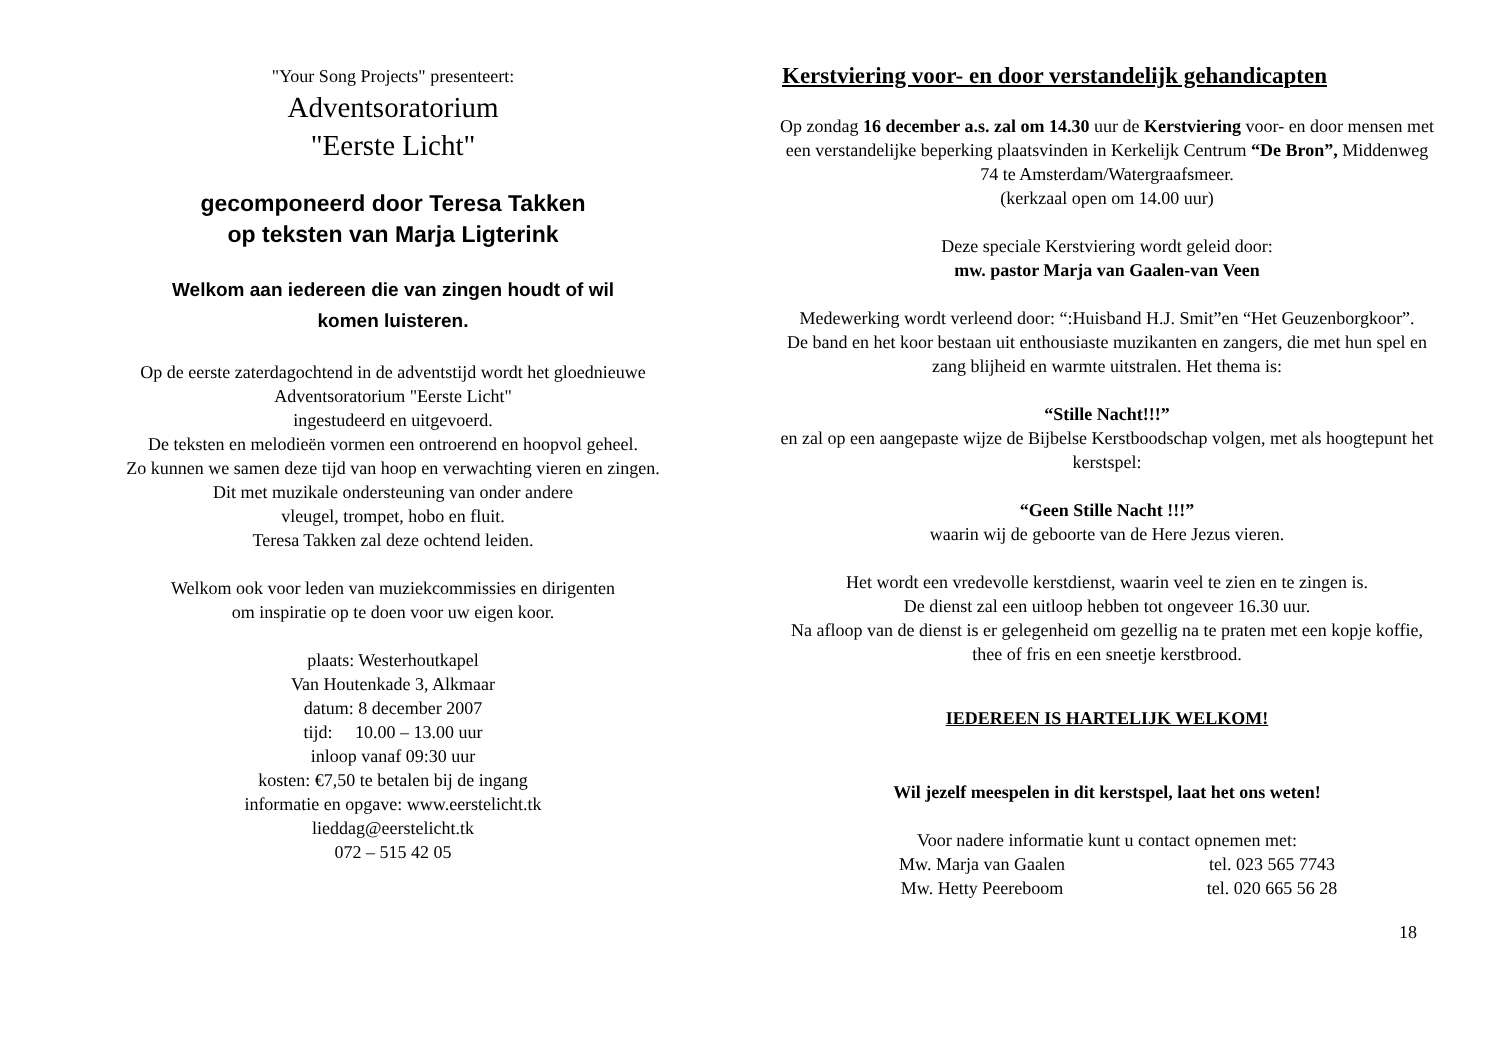"Your Song Projects" presenteert:
Adventsoratorium
"Eerste Licht"
gecomponeerd door Teresa Takken
op teksten van Marja Ligterink
Welkom aan iedereen die van zingen houdt of wil
komen luisteren.
Op de eerste zaterdagochtend in de adventstijd wordt het gloednieuwe
Adventsoratorium "Eerste Licht"
ingestudeerd en uitgevoerd.
De teksten en melodieën vormen een ontroerend en hoopvol geheel.
Zo kunnen we samen deze tijd van hoop en verwachting vieren en zingen.
Dit met muzikale ondersteuning van onder andere
vleugel, trompet, hobo en fluit.
Teresa Takken zal deze ochtend leiden.
Welkom ook voor leden van muziekcommissies en dirigenten
om inspiratie op te doen voor uw eigen koor.
plaats: Westerhoutkapel
Van Houtenkade 3, Alkmaar
datum: 8 december 2007
tijd: 10.00 – 13.00 uur
inloop vanaf 09:30 uur
kosten: €7,50 te betalen bij de ingang
informatie en opgave: www.eerstelicht.tk
lieddag@eerstelicht.tk
072 – 515 42 05
Kerstviering voor- en door verstandelijk gehandicapten
Op zondag 16 december a.s. zal om 14.30 uur de Kerstviering voor- en door mensen met een verstandelijke beperking plaatsvinden in Kerkelijk Centrum “De Bron”, Middenweg 74 te Amsterdam/Watergraafsmeer.
(kerkzaal open om 14.00 uur)
Deze speciale Kerstviering wordt geleid door:
mw. pastor Marja van Gaalen-van Veen
Medewerking wordt verleend door: “:Huisband H.J. Smit”en “Het Geuzenborgkoor”.
De band en het koor bestaan uit enthousiaste muzikanten en zangers, die met hun spel en zang blijheid en warmte uitstralen. Het thema is:
“Stille Nacht!!!”
en zal op een aangepaste wijze de Bijbelse Kerstboodschap volgen, met als hoogtepunt het kerstspel:
“Geen Stille Nacht !!!”
waarin wij de geboorte van de Here Jezus vieren.
Het wordt een vredevolle kerstdienst, waarin veel te zien en te zingen is.
De dienst zal een uitloop hebben tot ongeveer 16.30 uur.
Na afloop van de dienst is er gelegenheid om gezellig na te praten met een kopje koffie, thee of fris en een sneetje kerstbrood.
IEDEREEN IS HARTELIJK WELKOM!
Wil jezelf meespelen in dit kerstspel, laat het ons weten!
Voor nadere informatie kunt u contact opnemen met:
Mw. Marja van Gaalen tel. 023 565 7743 Mw. Hetty Peereboom tel. 020 665 56 28
18